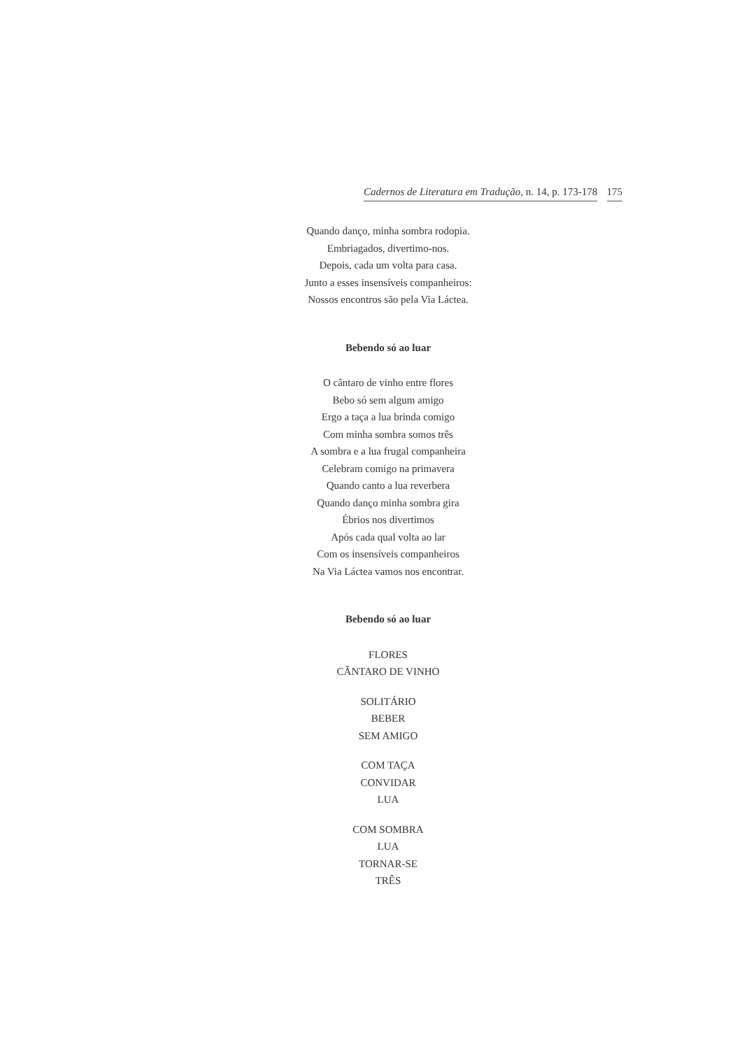Cadernos de Literatura em Tradução, n. 14, p. 173-178 175
Quando danço, minha sombra rodopia.
Embriagados, divertimo-nos.
Depois, cada um volta para casa.
Junto a esses insensíveis companheiros:
Nossos encontros são pela Via Láctea.
Bebendo só ao luar
O cântaro de vinho entre flores
Bebo só sem algum amigo
Ergo a taça a lua brinda comigo
Com minha sombra somos três
A sombra e a lua frugal companheira
Celebram comigo na primavera
Quando canto a lua reverbera
Quando danço minha sombra gira
Ébrios nos divertimos
Após cada qual volta ao lar
Com os insensíveis companheiros
Na Via Láctea vamos nos encontrar.
Bebendo só ao luar
FLORES
CÂNTARO DE VINHO
SOLITÁRIO
BEBER
SEM AMIGO
COM TAÇA
CONVIDAR
LUA
COM SOMBRA
LUA
TORNAR-SE
TRÊS